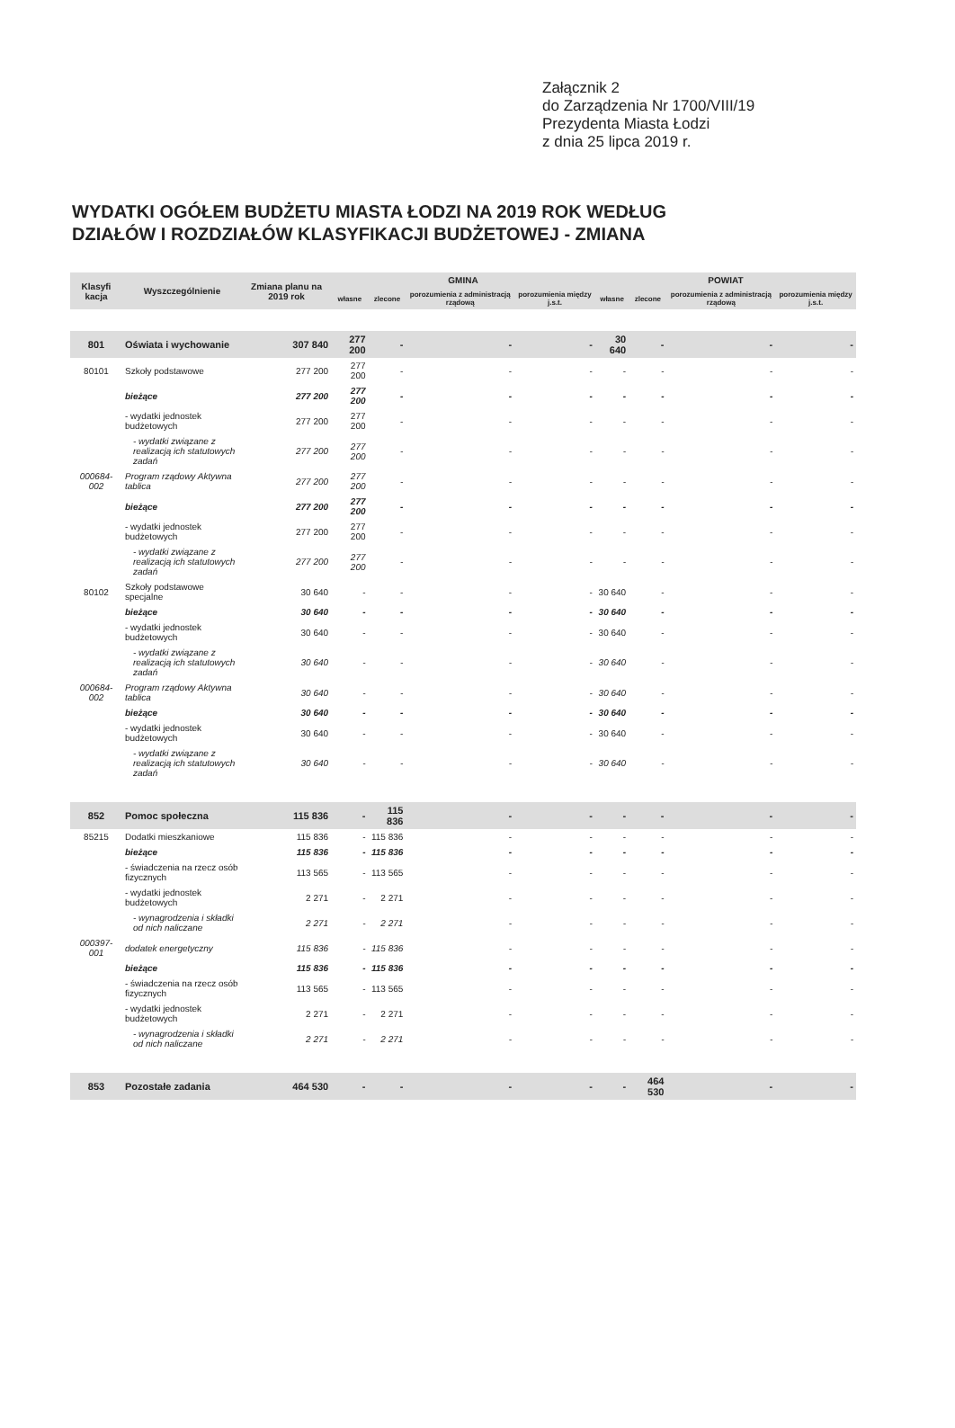Załącznik 2
do Zarządzenia Nr 1700/VIII/19
Prezydenta Miasta Łodzi
z dnia 25 lipca 2019 r.
WYDATKI OGÓŁEM BUDŻETU MIASTA ŁODZI NA 2019 ROK WEDŁUG
DZIAŁÓW I ROZDZIAŁÓW KLASYFIKACJI BUDŻETOWEJ - ZMIANA
| Klasyfi kacja | Wyszczególnienie | Zmiana planu na 2019 rok | GMINA | | | | POWIAT | | | |
| --- | --- | --- | --- | --- | --- | --- | --- | --- | --- | --- |
| | | | własne | zlecone | porozumienia z administracją rządową | porozumienia między j.s.t. | własne | zlecone | porozumienia z administracją rządową | porozumienia między j.s.t. |
| 801 | Oświata i wychowanie | 307 840 | 277 200 | - | - | - | 30 640 | - | - | - |
| 80101 | Szkoły podstawowe | 277 200 | 277 200 | - | - | - | - | - | - | - |
| | bieżące | 277 200 | 277 200 | - | - | - | - | - | - | - |
| | - wydatki jednostek budżetowych | 277 200 | 277 200 | - | - | - | - | - | - | - |
| | - wydatki związane z realizacją ich statutowych zadań | 277 200 | 277 200 | - | - | - | - | - | - | - |
| 000684-002 | Program rządowy Aktywna tablica | 277 200 | 277 200 | - | - | - | - | - | - | - |
| | bieżące | 277 200 | 277 200 | - | - | - | - | - | - | - |
| | - wydatki jednostek budżetowych | 277 200 | 277 200 | - | - | - | - | - | - | - |
| | - wydatki związane z realizacją ich statutowych zadań | 277 200 | 277 200 | - | - | - | - | - | - | - |
| 80102 | Szkoły podstawowe specjalne | 30 640 | - | - | - | - | 30 640 | - | - | - |
| | bieżące | 30 640 | - | - | - | - | 30 640 | - | - | - |
| | - wydatki jednostek budżetowych | 30 640 | - | - | - | - | 30 640 | - | - | - |
| | - wydatki związane z realizacją ich statutowych zadań | 30 640 | - | - | - | - | 30 640 | - | - | - |
| 000684-002 | Program rządowy Aktywna tablica | 30 640 | - | - | - | - | 30 640 | - | - | - |
| | bieżące | 30 640 | - | - | - | - | 30 640 | - | - | - |
| | - wydatki jednostek budżetowych | 30 640 | - | - | - | - | 30 640 | - | - | - |
| | - wydatki związane z realizacją ich statutowych zadań | 30 640 | - | - | - | - | 30 640 | - | - | - |
| 852 | Pomoc społeczna | 115 836 | - | 115 836 | - | - | - | - | - | - |
| 85215 | Dodatki mieszkaniowe | 115 836 | - | 115 836 | - | - | - | - | - | - |
| | bieżące | 115 836 | - | 115 836 | - | - | - | - | - | - |
| | - świadczenia na rzecz osób fizycznych | 113 565 | - | 113 565 | - | - | - | - | - | - |
| | - wydatki jednostek budżetowych | 2 271 | - | 2 271 | - | - | - | - | - | - |
| | - wynagrodzenia i składki od nich naliczane | 2 271 | - | 2 271 | - | - | - | - | - | - |
| 000397-001 | dodatek energetyczny | 115 836 | - | 115 836 | - | - | - | - | - | - |
| | bieżące | 115 836 | - | 115 836 | - | - | - | - | - | - |
| | - świadczenia na rzecz osób fizycznych | 113 565 | - | 113 565 | - | - | - | - | - | - |
| | - wydatki jednostek budżetowych | 2 271 | - | 2 271 | - | - | - | - | - | - |
| | - wynagrodzenia i składki od nich naliczane | 2 271 | - | 2 271 | - | - | - | - | - | - |
| 853 | Pozostałe zadania | 464 530 | - | - | - | - | - | 464 530 | - | - |